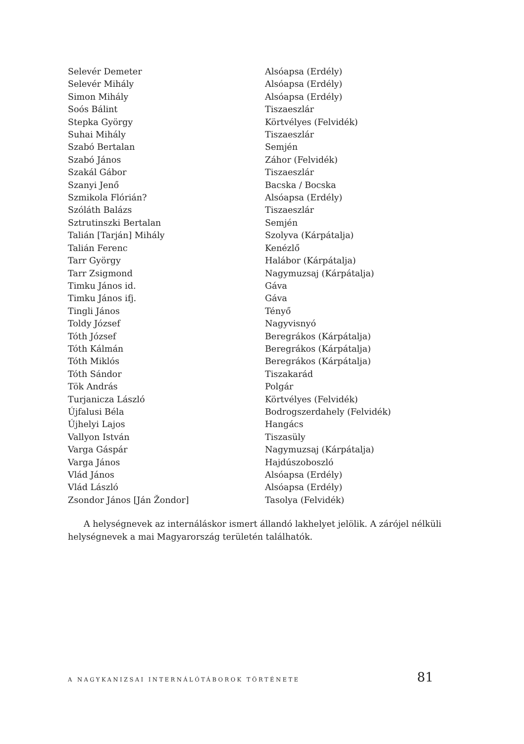| Selevér Demeter | Alsóapsa (Erdély) |
| Selevér Mihály | Alsóapsa (Erdély) |
| Simon Mihály | Alsóapsa (Erdély) |
| Soós Bálint | Tiszaeszlár |
| Stepka György | Körtvélyes (Felvidék) |
| Suhai Mihály | Tiszaeszlár |
| Szabó Bertalan | Semjén |
| Szabó János | Záhor (Felvidék) |
| Szakál Gábor | Tiszaeszlár |
| Szanyi Jenő | Bacska / Bocska |
| Szmikola Flórián? | Alsóapsa (Erdély) |
| Szóláth Balázs | Tiszaeszlár |
| Sztrutinszki Bertalan | Semjén |
| Talián [Tarján] Mihály | Szolyva (Kárpátalja) |
| Talián Ferenc | Kenézlő |
| Tarr György | Halábor (Kárpátalja) |
| Tarr Zsigmond | Nagymuzsaj (Kárpátalja) |
| Timku János id. | Gáva |
| Timku János ifj. | Gáva |
| Tingli János | Tényő |
| Toldy József | Nagyvisnyó |
| Tóth József | Beregrákos (Kárpátalja) |
| Tóth Kálmán | Beregrákos (Kárpátalja) |
| Tóth Miklós | Beregrákos (Kárpátalja) |
| Tóth Sándor | Tiszakarád |
| Tök András | Polgár |
| Turjanicza László | Körtvélyes (Felvidék) |
| Újfalusi Béla | Bodrogszerdahely (Felvidék) |
| Újhelyi Lajos | Hangács |
| Vallyon István | Tiszasüly |
| Varga Gáspár | Nagymuzsaj (Kárpátalja) |
| Varga János | Hajdúszoboszló |
| Vlád János | Alsóapsa (Erdély) |
| Vlád László | Alsóapsa (Erdély) |
| Zsondor János [Ján Žondor] | Tasolya (Felvidék) |
A helységnevek az internáláskor ismert állandó lakhelyet jelölik. A zárójel nélküli helységnevek a mai Magyarország területén találhatók.
A NAGYKANIZSAI INTERNÁLÓTÁBOROK TÖRTÉNETE 81